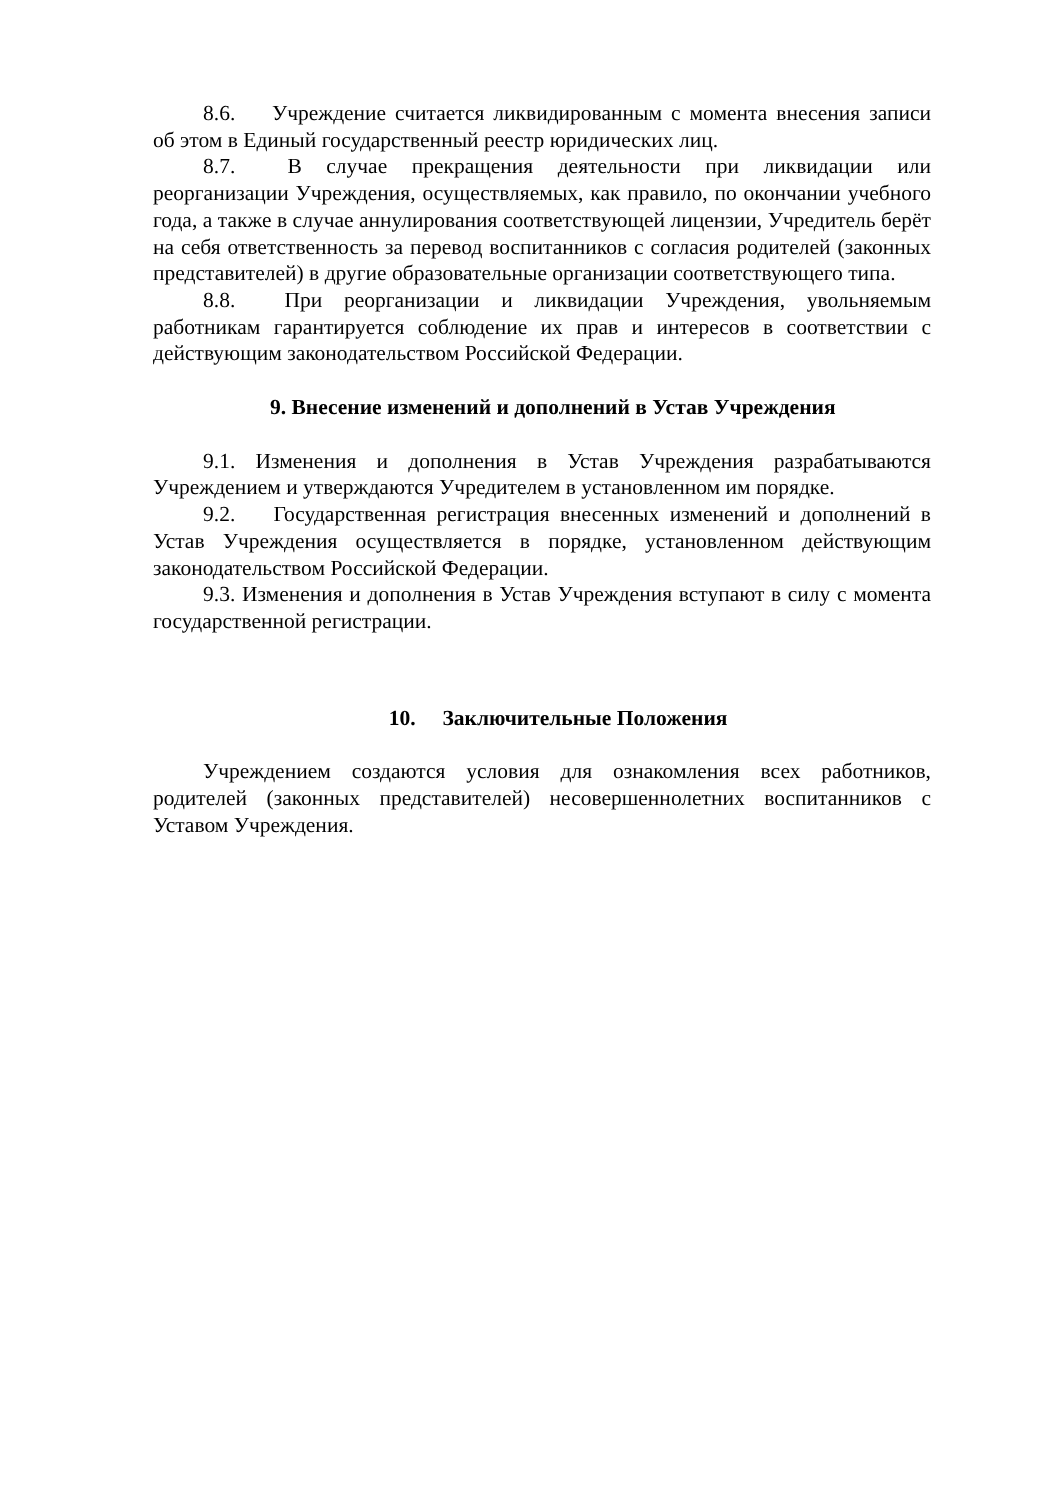8.6. Учреждение считается ликвидированным с момента внесения записи об этом в Единый государственный реестр юридических лиц.
8.7. В случае прекращения деятельности при ликвидации или реорганизации Учреждения, осуществляемых, как правило, по окончании учебного года, а также в случае аннулирования соответствующей лицензии, Учредитель берёт на себя ответственность за перевод воспитанников с согласия родителей (законных представителей) в другие образовательные организации соответствующего типа.
8.8. При реорганизации и ликвидации Учреждения, увольняемым работникам гарантируется соблюдение их прав и интересов в соответствии с действующим законодательством Российской Федерации.
9. Внесение изменений и дополнений в Устав Учреждения
9.1. Изменения и дополнения в Устав Учреждения разрабатываются Учреждением и утверждаются Учредителем в установленном им порядке.
9.2. Государственная регистрация внесенных изменений и дополнений в Устав Учреждения осуществляется в порядке, установленном действующим законодательством Российской Федерации.
9.3. Изменения и дополнения в Устав Учреждения вступают в силу с момента государственной регистрации.
10. Заключительные Положения
Учреждением создаются условия для ознакомления всех работников, родителей (законных представителей) несовершеннолетних воспитанников с Уставом Учреждения.